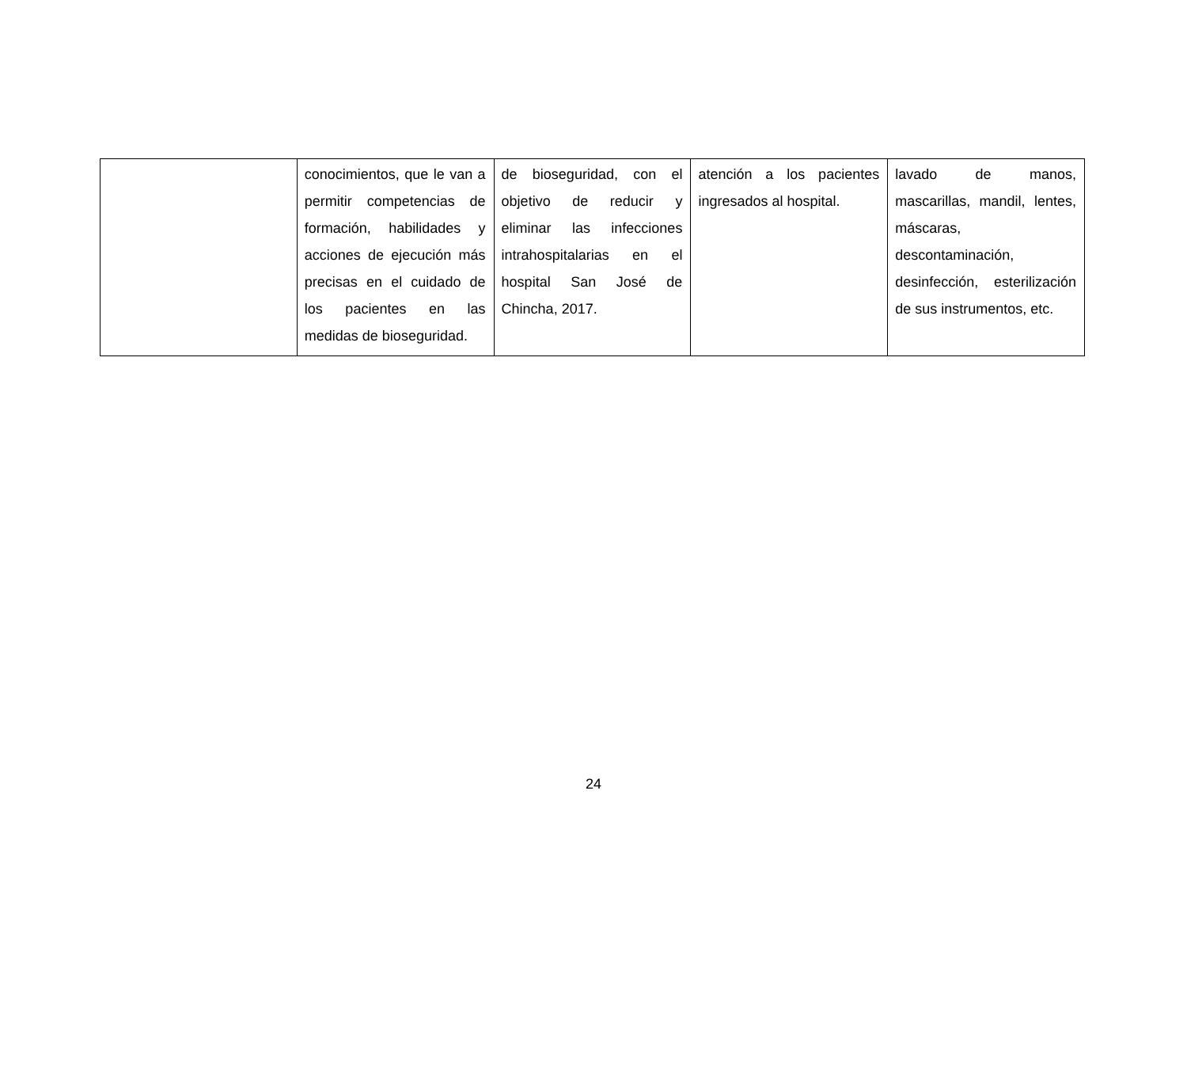| | conocimientos, que le van a permitir competencias de formación, habilidades y acciones de ejecución más precisas en el cuidado de los pacientes en las medidas de bioseguridad. | de bioseguridad, con el objetivo de reducir y eliminar las infecciones intrahospitalarias en el hospital San José de Chincha, 2017. | atención a los pacientes ingresados al hospital. | lavado de manos, mascarillas, mandil, lentes, máscaras, descontaminación, desinfección, esterilización de sus instrumentos, etc. |
24